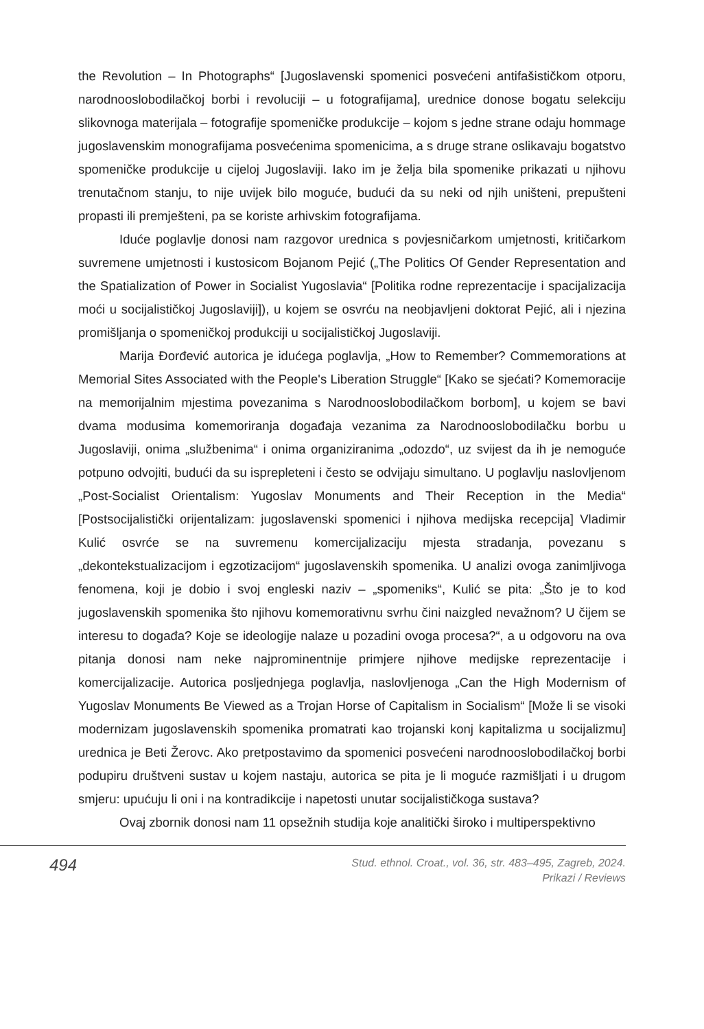the Revolution – In Photographs“ [Jugoslavenski spomenici posvećeni antifašističkom otporu, narodnooslobodilačkoj borbi i revoluciji – u fotografijama], urednice donose bogatu selekciju slikovnoga materijala – fotografije spomeničke produkcije – kojom s jedne strane odaju hommage jugoslavenskim monografijama posvećenima spomenicima, a s druge strane oslikavaju bogatstvo spomeničke produkcije u cijeloj Jugoslaviji. Iako im je želja bila spomenike prikazati u njihovu trenutačnom stanju, to nije uvijek bilo moguće, budući da su neki od njih uništeni, prepušteni propasti ili premješteni, pa se koriste arhivskim fotografijama.
Iduće poglavlje donosi nam razgovor urednica s povjesničarkom umjetnosti, kritičarkom suvremene umjetnosti i kustosicom Bojanom Pejić („The Politics Of Gender Representation and the Spatialization of Power in Socialist Yugoslavia“ [Politika rodne reprezentacije i spacijalizacija moći u socijalističkoj Jugoslaviji]), u kojem se osvrću na neobjavljeni doktorat Pejić, ali i njezina promišljanja o spomeničkoj produkciji u socijalističkoj Jugoslaviji.
Marija Đorđević autorica je idućega poglavlja, „How to Remember? Commemorations at Memorial Sites Associated with the People's Liberation Struggle“ [Kako se sjećati? Komemoracije na memorijalnim mjestima povezanima s Narodnooslobodilačkom borbom], u kojem se bavi dvama modusima komemoriranja događaja vezanima za Narodnooslobodilačku borbu u Jugoslaviji, onima „službenima“ i onima organiziranima „odozdo“, uz svijest da ih je nemoguće potpuno odvojiti, budući da su isprepleteni i često se odvijaju simultano. U poglavlju naslovljenom „Post-Socialist Orientalism: Yugoslav Monuments and Their Reception in the Media“ [Postsocijalistički orijentalizam: jugoslavenski spomenici i njihova medijska recepcija] Vladimir Kulić osvrće se na suvremenu komercijalizaciju mjesta stradanja, povezanu s „dekontekstualizacijom i egzotizacijom“ jugoslavenskih spomenika. U analizi ovoga zanimljivoga fenomena, koji je dobio i svoj engleski naziv – „spomeniks“, Kulić se pita: „Što je to kod jugoslavenskih spomenika što njihovu komemorativnu svrhu čini naizgled nevažnom? U čijem se interesu to događa? Koje se ideologije nalaze u pozadini ovoga procesa?“, a u odgovoru na ova pitanja donosi nam neke najprominentnije primjere njihove medijske reprezentacije i komercijalizacije. Autorica posljednjega poglavlja, naslovljenoga „Can the High Modernism of Yugoslav Monuments Be Viewed as a Trojan Horse of Capitalism in Socialism“ [Može li se visoki modernizam jugoslavenskih spomenika promatrati kao trojanski konj kapitalizma u socijalizmu] urednica je Beti Žerovc. Ako pretpostavimo da spomenici posvećeni narodnooslobodilačkoj borbi podupiru društveni sustav u kojem nastaju, autorica se pita je li moguće razmišljati i u drugom smjeru: upućuju li oni i na kontradikcije i napetosti unutar socijalističkoga sustava?
Ovaj zbornik donosi nam 11 opsežnih studija koje analitički široko i multiperspektivno
494
Stud. ethnol. Croat., vol. 36, str. 483–495, Zagreb, 2024.
Prikazi / Reviews